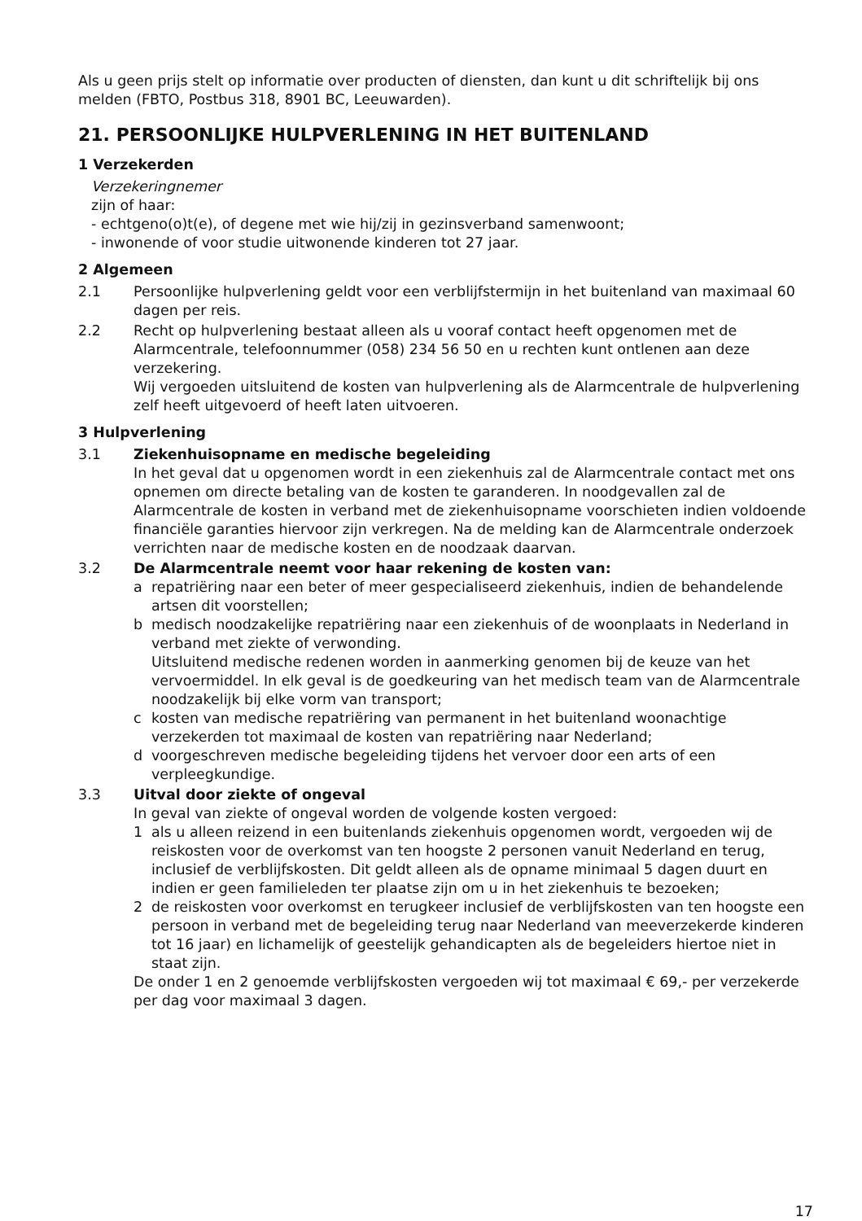Als u geen prijs stelt op informatie over producten of diensten, dan kunt u dit schriftelijk bij ons melden (FBTO, Postbus 318, 8901 BC, Leeuwarden).
21. PERSOONLIJKE HULPVERLENING IN HET BUITENLAND
1 Verzekerden
Verzekeringnemer
zijn of haar:
- echtgeno(o)t(e), of degene met wie hij/zij in gezinsverband samenwoont;
- inwonende of voor studie uitwonende kinderen tot 27 jaar.
2 Algemeen
2.1 Persoonlijke hulpverlening geldt voor een verblijfstermijn in het buitenland van maximaal 60 dagen per reis.
2.2 Recht op hulpverlening bestaat alleen als u vooraf contact heeft opgenomen met de Alarmcentrale, telefoonnummer (058) 234 56 50 en u rechten kunt ontlenen aan deze verzekering.
Wij vergoeden uitsluitend de kosten van hulpverlening als de Alarmcentrale de hulpverlening zelf heeft uitgevoerd of heeft laten uitvoeren.
3 Hulpverlening
3.1 Ziekenhuisopname en medische begeleiding
In het geval dat u opgenomen wordt in een ziekenhuis zal de Alarmcentrale contact met ons opnemen om directe betaling van de kosten te garanderen. In noodgevallen zal de Alarmcentrale de kosten in verband met de ziekenhuisopname voorschieten indien voldoende financiële garanties hiervoor zijn verkregen. Na de melding kan de Alarmcentrale onderzoek verrichten naar de medische kosten en de noodzaak daarvan.
3.2 De Alarmcentrale neemt voor haar rekening de kosten van:
a repatriëring naar een beter of meer gespecialiseerd ziekenhuis, indien de behandelende artsen dit voorstellen;
b medisch noodzakelijke repatriëring naar een ziekenhuis of de woonplaats in Nederland in verband met ziekte of verwonding.
Uitsluitend medische redenen worden in aanmerking genomen bij de keuze van het vervoermiddel. In elk geval is de goedkeuring van het medisch team van de Alarmcentrale noodzakelijk bij elke vorm van transport;
c kosten van medische repatriëring van permanent in het buitenland woonachtige verzekerden tot maximaal de kosten van repatriëring naar Nederland;
d voorgeschreven medische begeleiding tijdens het vervoer door een arts of een verpleegkundige.
3.3 Uitval door ziekte of ongeval
In geval van ziekte of ongeval worden de volgende kosten vergoed:
1 als u alleen reizend in een buitenlands ziekenhuis opgenomen wordt, vergoeden wij de reiskosten voor de overkomst van ten hoogste 2 personen vanuit Nederland en terug, inclusief de verblijfskosten. Dit geldt alleen als de opname minimaal 5 dagen duurt en indien er geen familieleden ter plaatse zijn om u in het ziekenhuis te bezoeken;
2 de reiskosten voor overkomst en terugkeer inclusief de verblijfskosten van ten hoogste een persoon in verband met de begeleiding terug naar Nederland van meeverzekerde kinderen tot 16 jaar) en lichamelijk of geestelijk gehandicapten als de begeleiders hiertoe niet in staat zijn.
De onder 1 en 2 genoemde verblijfskosten vergoeden wij tot maximaal € 69,- per verzekerde per dag voor maximaal 3 dagen.
17